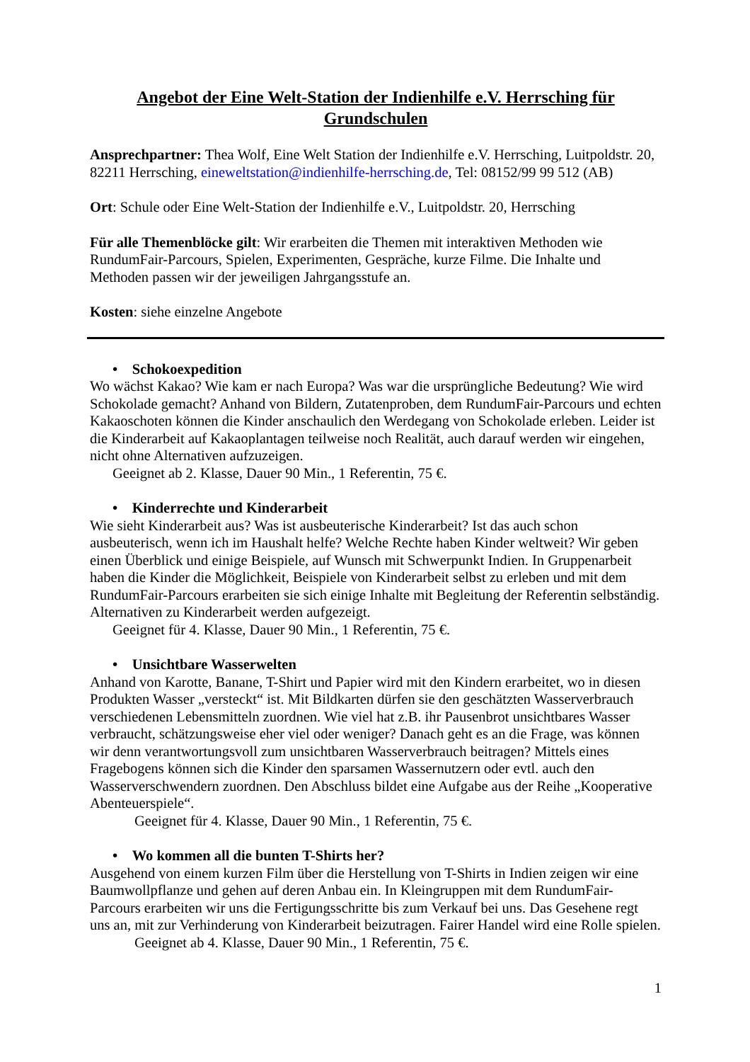Angebot der Eine Welt-Station der Indienhilfe e.V. Herrsching für Grundschulen
Ansprechpartner: Thea Wolf, Eine Welt Station der Indienhilfe e.V. Herrsching, Luitpoldstr. 20, 82211 Herrsching, eineweltstation@indienhilfe-herrsching.de, Tel: 08152/99 99 512 (AB)
Ort: Schule oder Eine Welt-Station der Indienhilfe e.V., Luitpoldstr. 20, Herrsching
Für alle Themenblöcke gilt: Wir erarbeiten die Themen mit interaktiven Methoden wie RundumFair-Parcours, Spielen, Experimenten, Gespräche, kurze Filme. Die Inhalte und Methoden passen wir der jeweiligen Jahrgangsstufe an.
Kosten: siehe einzelne Angebote
• Schokoexpedition
Wo wächst Kakao? Wie kam er nach Europa? Was war die ursprüngliche Bedeutung? Wie wird Schokolade gemacht? Anhand von Bildern, Zutatenproben, dem RundumFair-Parcours und echten Kakaoschoten können die Kinder anschaulich den Werdegang von Schokolade erleben. Leider ist die Kinderarbeit auf Kakaoplantagen teilweise noch Realität, auch darauf werden wir eingehen, nicht ohne Alternativen aufzuzeigen.
Geeignet ab 2. Klasse, Dauer 90 Min., 1 Referentin, 75 €.
• Kinderrechte und Kinderarbeit
Wie sieht Kinderarbeit aus? Was ist ausbeuterische Kinderarbeit? Ist das auch schon ausbeuterisch, wenn ich im Haushalt helfe? Welche Rechte haben Kinder weltweit? Wir geben einen Überblick und einige Beispiele, auf Wunsch mit Schwerpunkt Indien. In Gruppenarbeit haben die Kinder die Möglichkeit, Beispiele von Kinderarbeit selbst zu erleben und mit dem RundumFair-Parcours erarbeiten sie sich einige Inhalte mit Begleitung der Referentin selbständig. Alternativen zu Kinderarbeit werden aufgezeigt.
Geeignet für 4. Klasse, Dauer 90 Min., 1 Referentin, 75 €.
• Unsichtbare Wasserwelten
Anhand von Karotte, Banane, T-Shirt und Papier wird mit den Kindern erarbeitet, wo in diesen Produkten Wasser „versteckt“ ist. Mit Bildkarten dürfen sie den geschätzten Wasserverbrauch verschiedenen Lebensmitteln zuordnen. Wie viel hat z.B. ihr Pausenbrot unsichtbares Wasser verbraucht, schätzungsweise eher viel oder weniger? Danach geht es an die Frage, was können wir denn verantwortungsvoll zum unsichtbaren Wasserverbrauch beitragen? Mittels eines Fragebogens können sich die Kinder den sparsamen Wassernutzern oder evtl. auch den Wasserverschwendern zuordnen. Den Abschluss bildet eine Aufgabe aus der Reihe „Kooperative Abenteuerspiele“.
Geeignet für 4. Klasse, Dauer 90 Min., 1 Referentin, 75 €.
• Wo kommen all die bunten T-Shirts her?
Ausgehend von einem kurzen Film über die Herstellung von T-Shirts in Indien zeigen wir eine Baumwollpflanze und gehen auf deren Anbau ein. In Kleingruppen mit dem RundumFair-Parcours erarbeiten wir uns die Fertigungsschritte bis zum Verkauf bei uns. Das Gesehene regt uns an, mit zur Verhinderung von Kinderarbeit beizutragen. Fairer Handel wird eine Rolle spielen.
Geeignet ab 4. Klasse, Dauer 90 Min., 1 Referentin, 75 €.
1